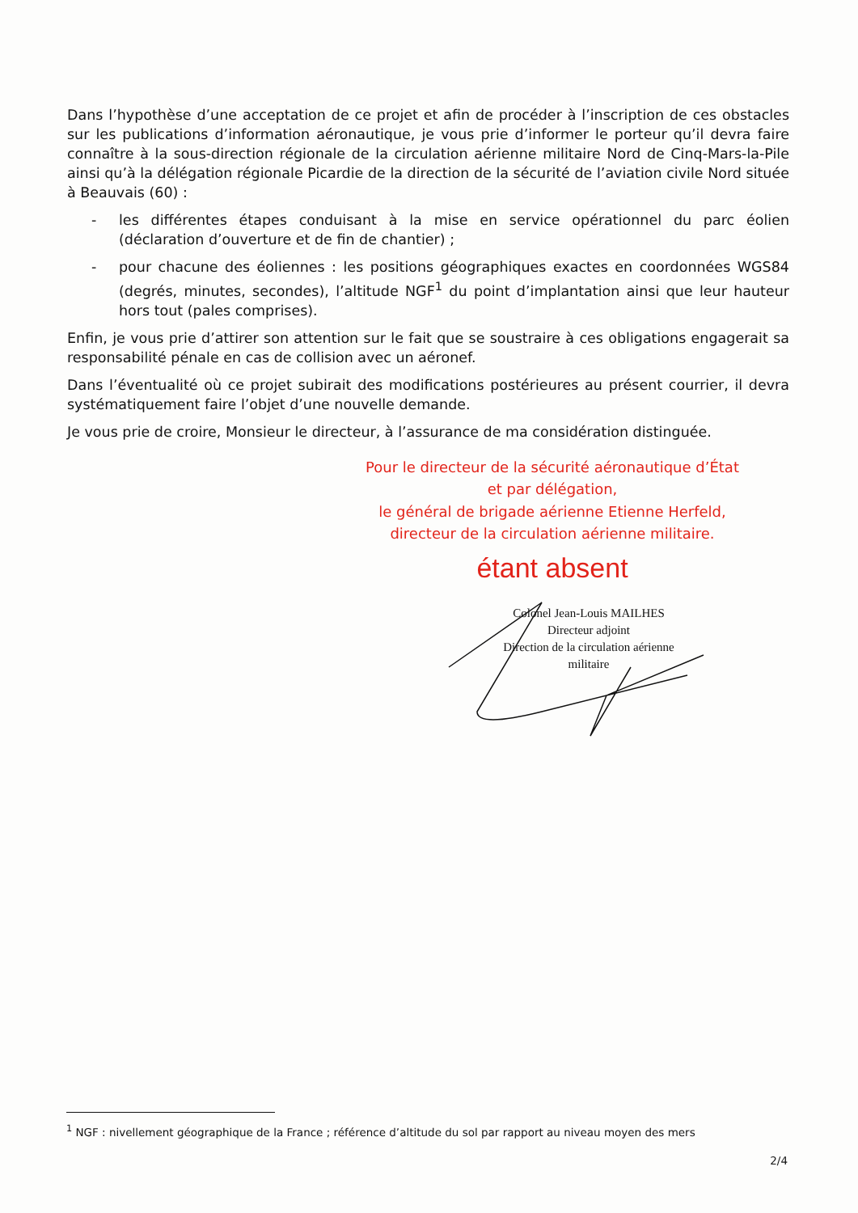Dans l’hypothèse d’une acceptation de ce projet et afin de procéder à l’inscription de ces obstacles sur les publications d’information aéronautique, je vous prie d’informer le porteur qu’il devra faire connaître à la sous-direction régionale de la circulation aérienne militaire Nord de Cinq-Mars-la-Pile ainsi qu’à la délégation régionale Picardie de la direction de la sécurité de l’aviation civile Nord située à Beauvais (60) :
- les différentes étapes conduisant à la mise en service opérationnel du parc éolien (déclaration d’ouverture et de fin de chantier) ;
- pour chacune des éoliennes : les positions géographiques exactes en coordonnées WGS84 (degrés, minutes, secondes), l’altitude NGF<sup>1</sup> du point d’implantation ainsi que leur hauteur hors tout (pales comprises).
Enfin, je vous prie d’attirer son attention sur le fait que se soustraire à ces obligations engagerait sa responsabilité pénale en cas de collision avec un aéronef.
Dans l’éventualité où ce projet subirait des modifications postérieures au présent courrier, il devra systématiquement faire l’objet d’une nouvelle demande.
Je vous prie de croire, Monsieur le directeur, à l’assurance de ma considération distinguée.
Pour le directeur de la sécurité aéronautique d’État
et par délégation,
le général de brigade aérienne Etienne Herfeld,
directeur de la circulation aérienne militaire.
étant absent
Colonel Jean-Louis MAILHES
Directeur adjoint
Direction de la circulation aérienne militaire
<sup>1</sup> NGF : nivellement géographique de la France ; référence d’altitude du sol par rapport au niveau moyen des mers
2/4